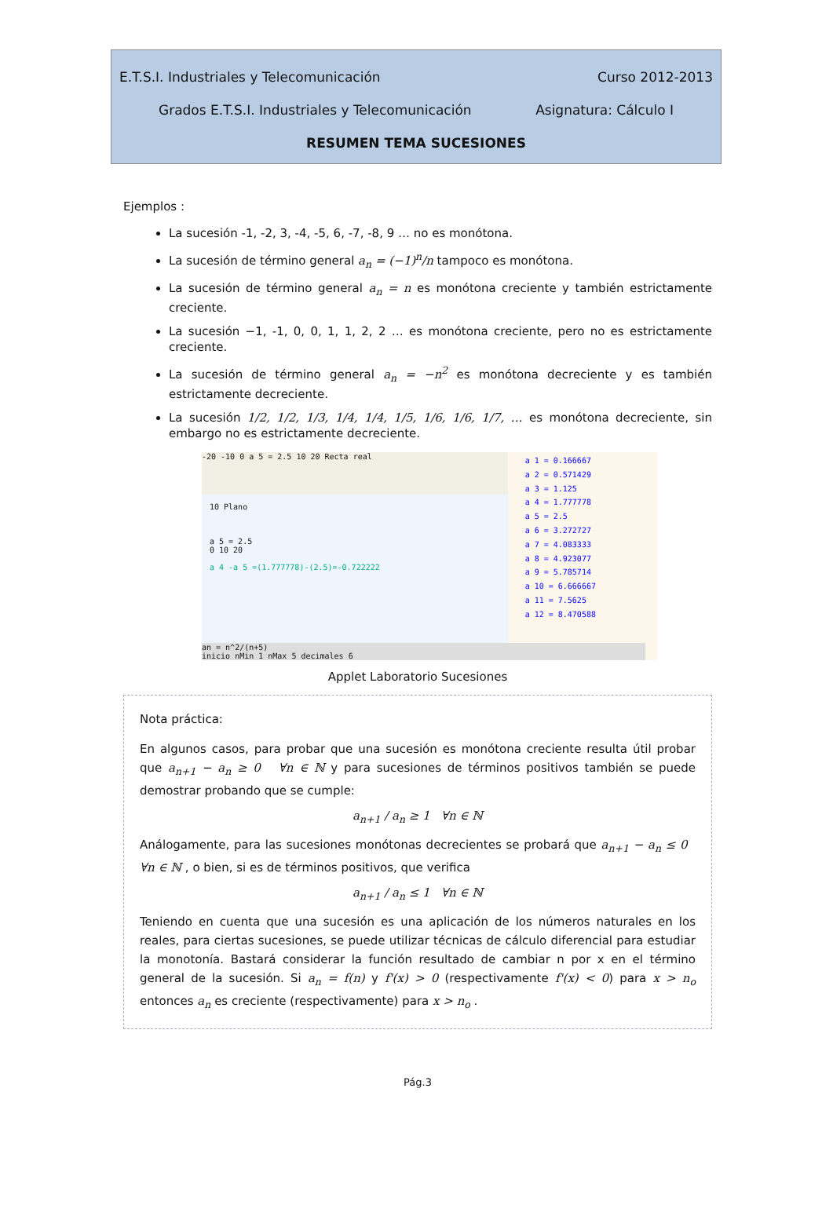E.T.S.I. Industriales y Telecomunicación Curso 2012-2013
Grados E.T.S.I. Industriales y Telecomunicación Asignatura: Cálculo I
RESUMEN TEMA SUCESIONES
Ejemplos :
La sucesión -1, -2, 3, -4, -5, 6, -7, -8, 9 … no es monótona.
La sucesión de término general a<sub>n</sub> = (−1)<sup>n</sup>/n tampoco es monótona.
La sucesión de término general a<sub>n</sub> = n es monótona creciente y también estrictamente creciente.
La sucesión −1, -1, 0, 0, 1, 1, 2, 2 … es monótona creciente, pero no es estrictamente creciente.
La sucesión de término general a<sub>n</sub> = −n<sup>2</sup> es monótona decreciente y es también estrictamente decreciente.
La sucesión 1/2, 1/2, 1/3, 1/4, 1/4, 1/5, 1/6, 1/6, 1/7, … es monótona decreciente, sin embargo no es estrictamente decreciente.
-20 -10 0 a 5 = 2.5 10 20 Recta real
10 Plano
a 5 = 2.5
0 10 20
a 4 -a 5 =(1.777778)-(2.5)=-0.722222
an = n^2/(n+5)
inicio nMin 1 nMax 5 decimales 6
a 1 = 0.166667
a 2 = 0.571429
a 3 = 1.125
a 4 = 1.777778
a 5 = 2.5
a 6 = 3.272727
a 7 = 4.083333
a 8 = 4.923077
a 9 = 5.785714
a 10 = 6.666667
a 11 = 7.5625
a 12 = 8.470588
Applet Laboratorio Sucesiones
Nota práctica:
En algunos casos, para probar que una sucesión es monótona creciente resulta útil probar que a<sub>n+1</sub> − a<sub>n</sub> ≥ 0 ∀n ∈ ℕ y para sucesiones de términos positivos también se puede demostrar probando que se cumple:
a<sub>n+1</sub> / a<sub>n</sub> ≥ 1 ∀n ∈ ℕ
Análogamente, para las sucesiones monótonas decrecientes se probará que a<sub>n+1</sub> − a<sub>n</sub> ≤ 0 ∀n ∈ ℕ , o bien, si es de términos positivos, que verifica
a<sub>n+1</sub> / a<sub>n</sub> ≤ 1 ∀n ∈ ℕ
Teniendo en cuenta que una sucesión es una aplicación de los números naturales en los reales, para ciertas sucesiones, se puede utilizar técnicas de cálculo diferencial para estudiar la monotonía. Bastará considerar la función resultado de cambiar n por x en el término general de la sucesión. Si a<sub>n</sub> = f(n) y f'(x) > 0 (respectivamente f'(x) < 0) para x > n<sub>o</sub> entonces a<sub>n</sub> es creciente (respectivamente) para x > n<sub>o</sub> .
Pág.3